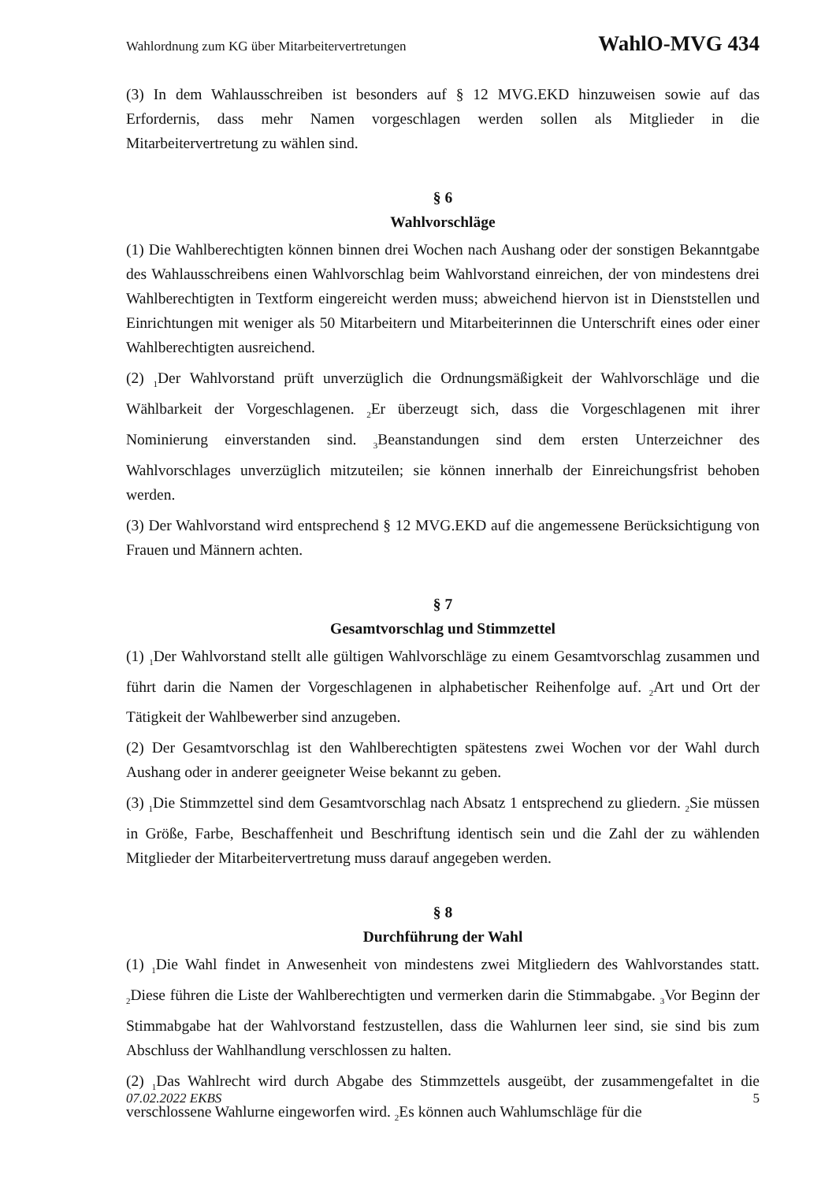Wahlordnung zum KG über Mitarbeitervertretungen WahlO-MVG 434
(3) In dem Wahlausschreiben ist besonders auf § 12 MVG.EKD hinzuweisen sowie auf das Erfordernis, dass mehr Namen vorgeschlagen werden sollen als Mitglieder in die Mitarbeitervertretung zu wählen sind.
§ 6
Wahlvorschläge
(1) Die Wahlberechtigten können binnen drei Wochen nach Aushang oder der sonstigen Bekanntgabe des Wahlausschreibens einen Wahlvorschlag beim Wahlvorstand einreichen, der von mindestens drei Wahlberechtigten in Textform eingereicht werden muss; abweichend hiervon ist in Dienststellen und Einrichtungen mit weniger als 50 Mitarbeitern und Mitarbeiterinnen die Unterschrift eines oder einer Wahlberechtigten ausreichend.
(2) <sub>1</sub>Der Wahlvorstand prüft unverzüglich die Ordnungsmäßigkeit der Wahlvorschläge und die Wählbarkeit der Vorgeschlagenen. <sub>2</sub>Er überzeugt sich, dass die Vorgeschlagenen mit ihrer Nominierung einverstanden sind. <sub>3</sub>Beanstandungen sind dem ersten Unterzeichner des Wahlvorschlages unverzüglich mitzuteilen; sie können innerhalb der Einreichungsfrist behoben werden.
(3) Der Wahlvorstand wird entsprechend § 12 MVG.EKD auf die angemessene Berücksichtigung von Frauen und Männern achten.
§ 7
Gesamtvorschlag und Stimmzettel
(1) <sub>1</sub>Der Wahlvorstand stellt alle gültigen Wahlvorschläge zu einem Gesamtvorschlag zusammen und führt darin die Namen der Vorgeschlagenen in alphabetischer Reihenfolge auf. <sub>2</sub>Art und Ort der Tätigkeit der Wahlbewerber sind anzugeben.
(2) Der Gesamtvorschlag ist den Wahlberechtigten spätestens zwei Wochen vor der Wahl durch Aushang oder in anderer geeigneter Weise bekannt zu geben.
(3) <sub>1</sub>Die Stimmzettel sind dem Gesamtvorschlag nach Absatz 1 entsprechend zu gliedern. <sub>2</sub>Sie müssen in Größe, Farbe, Beschaffenheit und Beschriftung identisch sein und die Zahl der zu wählenden Mitglieder der Mitarbeitervertretung muss darauf angegeben werden.
§ 8
Durchführung der Wahl
(1) <sub>1</sub>Die Wahl findet in Anwesenheit von mindestens zwei Mitgliedern des Wahlvorstandes statt. <sub>2</sub>Diese führen die Liste der Wahlberechtigten und vermerken darin die Stimmabgabe. <sub>3</sub>Vor Beginn der Stimmabgabe hat der Wahlvorstand festzustellen, dass die Wahlurnen leer sind, sie sind bis zum Abschluss der Wahlhandlung verschlossen zu halten.
(2) <sub>1</sub>Das Wahlrecht wird durch Abgabe des Stimmzettels ausgeübt, der zusammengefaltet in die verschlossene Wahlurne eingeworfen wird. <sub>2</sub>Es können auch Wahlumschläge für die
07.02.2022 EKBS 5